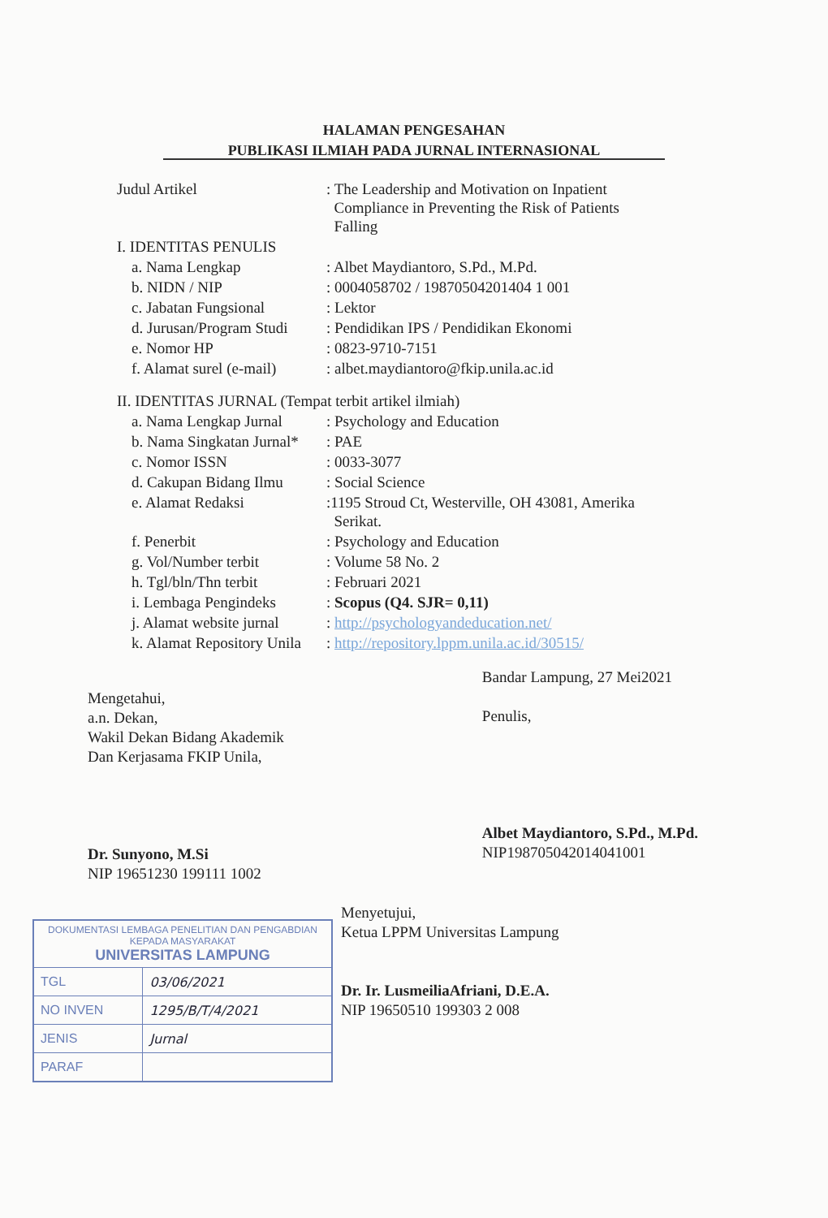HALAMAN PENGESAHAN
PUBLIKASI ILMIAH PADA JURNAL INTERNASIONAL
| Judul Artikel | : The Leadership and Motivation on Inpatient Compliance in Preventing the Risk of Patients Falling |
| I. IDENTITAS PENULIS | |
| a. Nama Lengkap | : Albet Maydiantoro, S.Pd., M.Pd. |
| b. NIDN / NIP | : 0004058702 / 19870504201404 1 001 |
| c. Jabatan Fungsional | : Lektor |
| d. Jurusan/Program Studi | : Pendidikan IPS / Pendidikan Ekonomi |
| e. Nomor HP | : 0823-9710-7151 |
| f. Alamat surel (e-mail) | : albet.maydiantoro@fkip.unila.ac.id |
| II. IDENTITAS JURNAL (Tempat terbit artikel ilmiah) | |
| a. Nama Lengkap Jurnal | : Psychology and Education |
| b. Nama Singkatan Jurnal* | : PAE |
| c. Nomor ISSN | : 0033-3077 |
| d. Cakupan Bidang Ilmu | : Social Science |
| e. Alamat Redaksi | :1195 Stroud Ct, Westerville, OH 43081, Amerika Serikat. |
| f. Penerbit | : Psychology and Education |
| g. Vol/Number terbit | : Volume 58 No. 2 |
| h. Tgl/bln/Thn terbit | : Februari 2021 |
| i. Lembaga Pengindeks | : Scopus (Q4. SJR= 0,11) |
| j. Alamat website jurnal | : http://psychologyandeducation.net/ |
| k. Alamat Repository Unila | : http://repository.lppm.unila.ac.id/30515/ |
Mengetahui,
a.n. Dekan,
Wakil Dekan Bidang Akademik
Dan Kerjasama FKIP Unila,
Dr. Sunyono, M.Si
NIP 19651230 199111 1002
Bandar Lampung, 27 Mei2021
Penulis,
Albet Maydiantoro, S.Pd., M.Pd.
NIP198705042014041001
| DOKUMENTASI LEMBAGA PENELITIAN DAN PENGABDIAN KEPADA MASYARAKAT UNIVERSITAS LAMPUNG | |
| TGL | 03/06/2021 |
| NO INVEN | 1295/B/T/4/2021 |
| JENIS | Jurnal |
| PARAF | |
Menyetujui,
Ketua LPPM Universitas Lampung
Dr. Ir. LusmeiliaAfriani, D.E.A.
NIP 19650510 199303 2 008